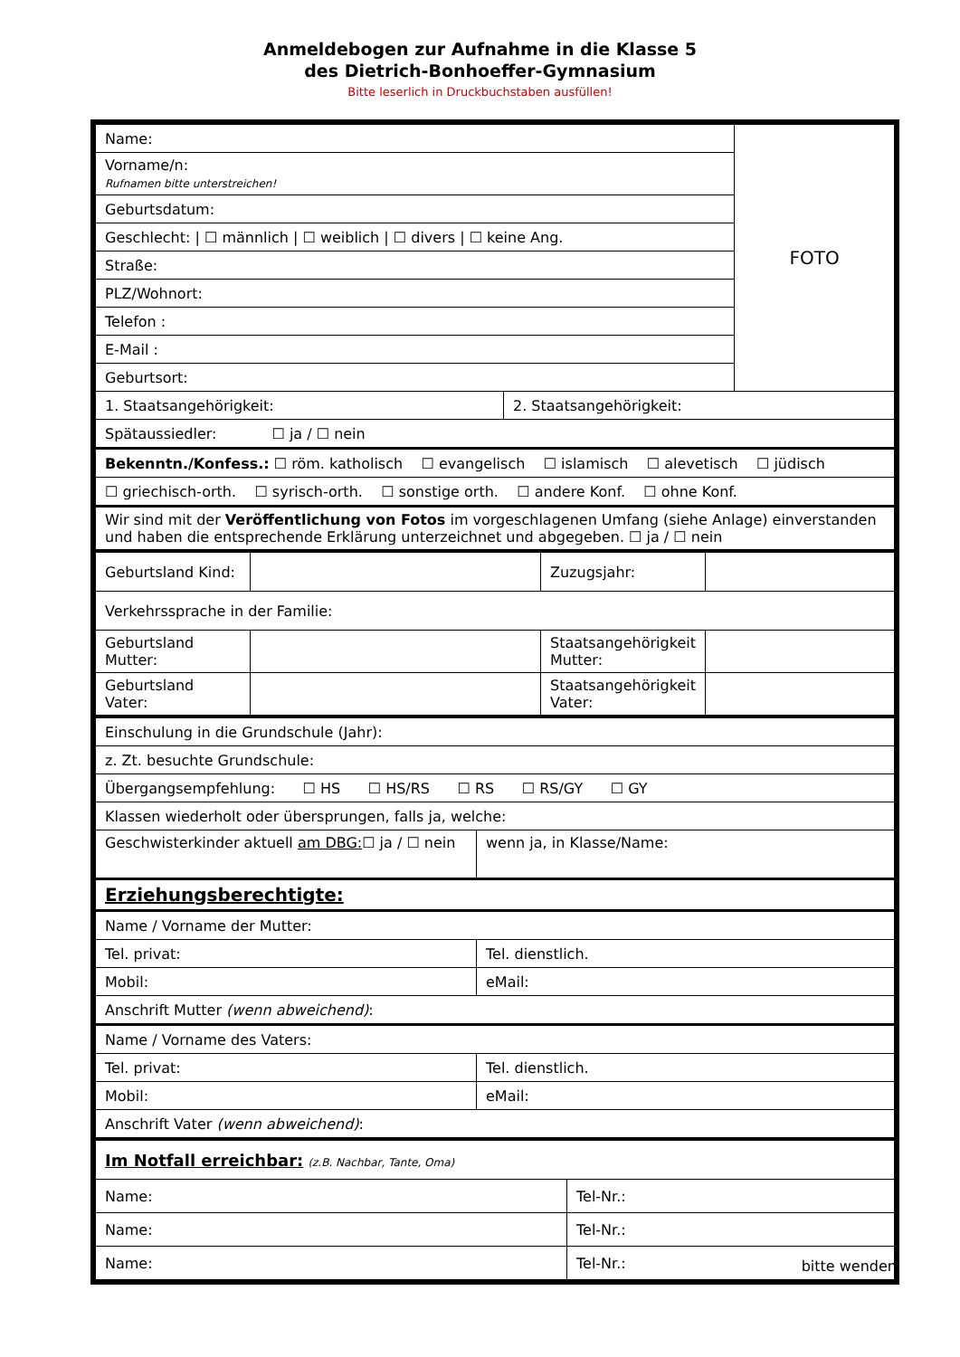Anmeldebogen zur Aufnahme in die Klasse 5
des Dietrich-Bonhoeffer-Gymnasium
Bitte leserlich in Druckbuchstaben ausfüllen!
| Name: | | FOTO |
| Vorname/n: Rufnamen bitte unterstreichen! | | |
| Geburtsdatum: | | |
| Geschlecht: / ☐ männlich / ☐ weiblich / ☐ divers / ☐ keine Ang. | | |
| Straße: | | |
| PLZ/Wohnort: | | |
| Telefon : | | |
| E-Mail : | | |
| Geburtsort: | | |
| 1. Staatsangehörigkeit: | 2. Staatsangehörigkeit: | |
| Spätaussiedler: ☐ ja / ☐ nein | | |
| Bekenntn./Konfess.: ☐ röm. katholisch ☐ evangelisch ☐ islamisch ☐ alevetisch ☐ jüdisch | | |
| ☐ griechisch-orth. ☐ syrisch-orth. ☐ sonstige orth. ☐ andere Konf. ☐ ohne Konf. | | |
| Wir sind mit der Veröffentlichung von Fotos im vorgeschlagenen Umfang (siehe Anlage) einverstanden und haben die entsprechende Erklärung unterzeichnet und abgegeben. ☐ ja / ☐ nein | | |
| Geburtsland Kind: | | Zuzugsjahr: | |
| Verkehrssprache in der Familie: | | | |
| Geburtsland Mutter: | | Staatsangehörigkeit Mutter: | |
| Geburtsland Vater: | | Staatsangehörigkeit Vater: | |
| Einschulung in die Grundschule (Jahr): | |
| z. Zt. besuchte Grundschule: | |
| Übergangsempfehlung: ☐ HS ☐ HS/RS ☐ RS ☐ RS/GY ☐ GY | |
| Klassen wiederholt oder übersprungen, falls ja, welche: | |
| Geschwisterkinder aktuell am DBG: ☐ ja / ☐ nein | wenn ja, in Klasse/Name: |
| Erziehungsberechtigte: | |
| Name / Vorname der Mutter: | |
| Tel. privat: | Tel. dienstlich. |
| Mobil: | eMail: |
| Anschrift Mutter (wenn abweichend) : | |
| Name / Vorname des Vaters: | |
| Tel. privat: | Tel. dienstlich. |
| Mobil: | eMail: |
| Anschrift Vater (wenn abweichend) : | |
| Im Notfall erreichbar: (z.B. Nachbar, Tante, Oma) | |
| Name: | Tel-Nr.: |
| Name: | Tel-Nr.: |
| Name: | Tel-Nr.: |
bitte wenden